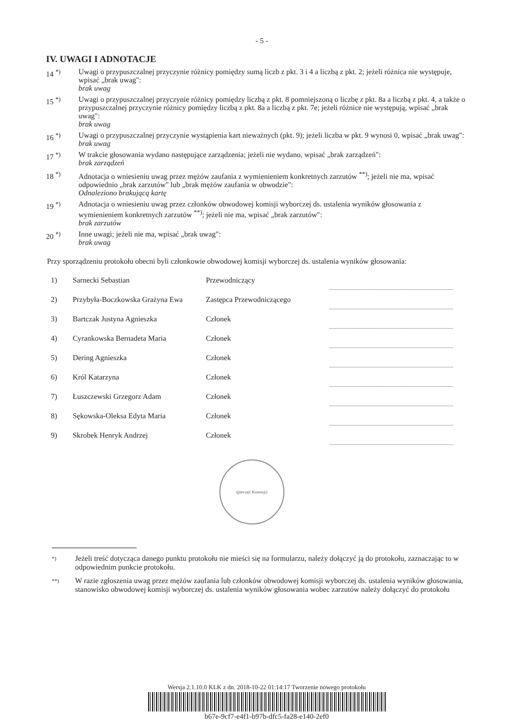- 5 -
IV. UWAGI I ADNOTACJE
14 <sup>*)</sup> Uwagi o przypuszczalnej przyczynie różnicy pomiędzy sumą liczb z pkt. 3 i 4 a liczbą z pkt. 2; jeżeli różnica nie występuje, wpisać „brak uwag":
brak uwag
15 <sup>*)</sup> Uwagi o przypuszczalnej przyczynie różnicy pomiędzy liczbą z pkt. 8 pomniejszoną o liczbę z pkt. 8a a liczbą z pkt. 4, a także o przypuszczalnej przyczynie różnicy pomiędzy liczbą z pkt. 8a a liczbą z pkt. 7e; jeżeli różnice nie występują, wpisać „brak uwag":
brak uwag
16 <sup>*)</sup> Uwagi o przypuszczalnej przyczynie wystąpienia kart nieważnych (pkt. 9); jeżeli liczba w pkt. 9 wynosi 0, wpisać „brak uwag":
brak uwag
17 <sup>*)</sup> W trakcie głosowania wydano następujące zarządzenia; jeżeli nie wydano, wpisać „brak zarządzeń":
brak zarządzeń
18 <sup>*)</sup> Adnotacja o wniesieniu uwag przez mężów zaufania z wymienieniem konkretnych zarzutów <sup>**)</sup>; jeżeli nie ma, wpisać odpowiednio „brak zarzutów" lub „brak mężów zaufania w obwodzie":
Odnaleziono brakującą kartę
19 <sup>*)</sup> Adnotacja o wniesieniu uwag przez członków obwodowej komisji wyborczej ds. ustalenia wyników głosowania z wymienieniem konkretnych zarzutów <sup>**)</sup>; jeżeli nie ma, wpisać „brak zarzutów":
brak zarzutów
20 <sup>*)</sup> Inne uwagi; jeżeli nie ma, wpisać „brak uwag":
brak uwag
Przy sporządzeniu protokołu obecni byli członkowie obwodowej komisji wyborczej ds. ustalenia wyników głosowania:
| 1) | Sarnecki Sebastian | Przewodniczący | |
| 2) | Przybyła-Boczkowska Grażyna Ewa | Zastępca Przewodniczącego | |
| 3) | Bartczak Justyna Agnieszka | Członek | |
| 4) | Cyrankowska Bernadeta Maria | Członek | |
| 5) | Dering Agnieszka | Członek | |
| 6) | Król Katarzyna | Członek | |
| 7) | Łuszczewski Grzegorz Adam | Członek | |
| 8) | Sękowska-Oleksa Edyta Maria | Członek | |
| 9) | Skrobek Henryk Andrzej | Członek | |
(pieczęć Komisji)
*)
Jeżeli treść dotycząca danego punktu protokołu nie mieści się na formularzu, należy dołączyć ją do protokołu, zaznaczając to w odpowiednim punkcie protokołu.
**)
W razie zgłoszenia uwag przez mężów zaufania lub członków obwodowej komisji wyborczej ds. ustalenia wyników głosowania, stanowisko obwodowej komisji wyborczej ds. ustalenia wyników głosowania wobec zarzutów należy dołączyć do protokołu
Wersja 2.1.10.0 KLK z dn. 2018-10-22 01:14:17 Tworzenie nowego protokołu
b67e-9cf7-e4f1-b97b-dfc5-fa28-e140-2ef0